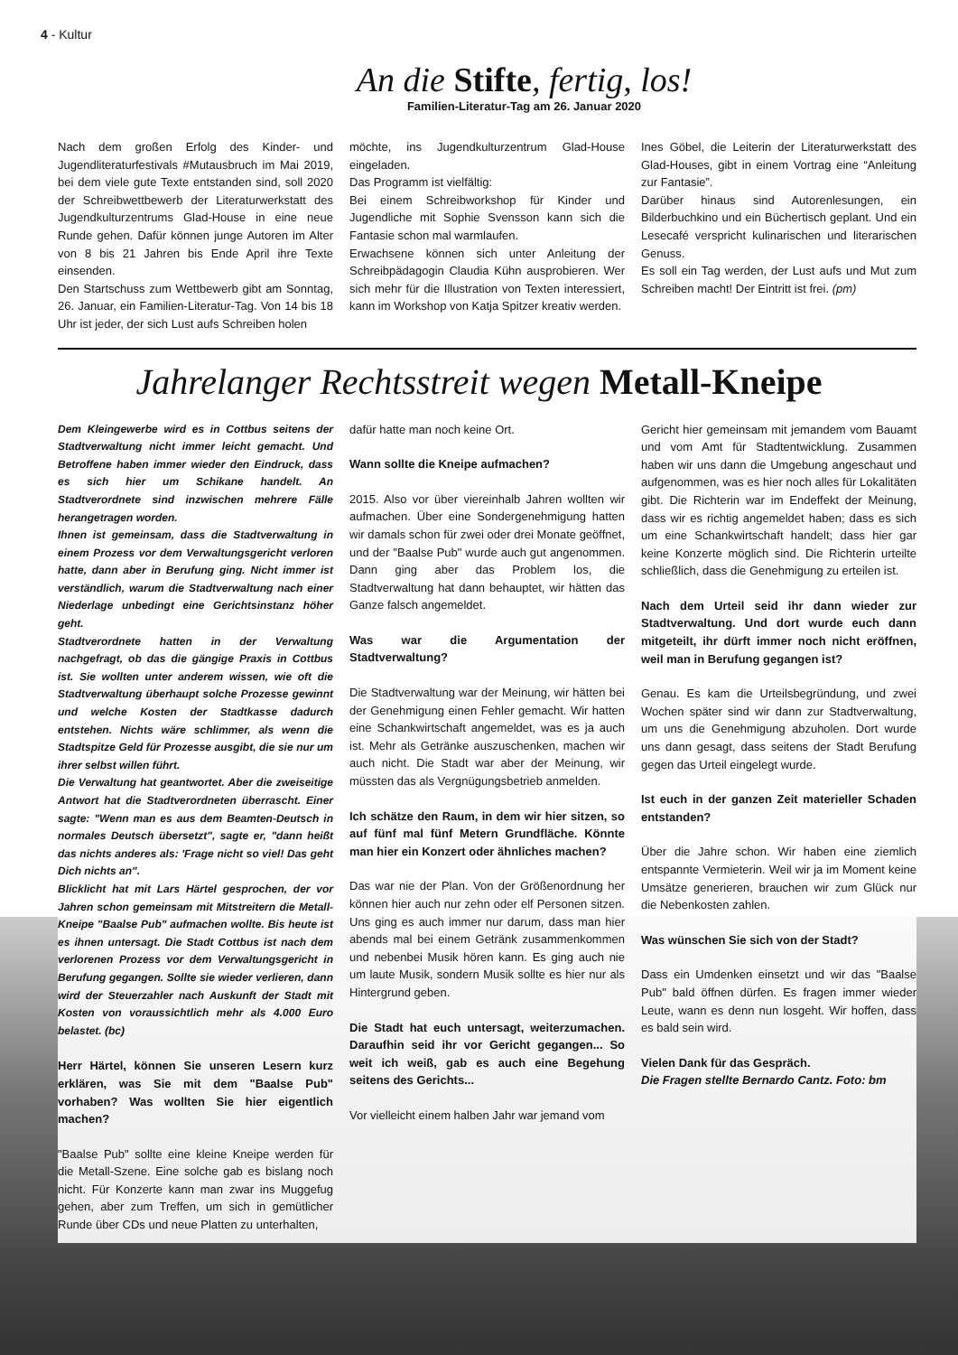4 - Kultur
An die Stifte, fertig, los!
Familien-Literatur-Tag am 26. Januar 2020
Nach dem großen Erfolg des Kinder- und Jugendliteraturfestivals #Mutausbruch im Mai 2019, bei dem viele gute Texte entstanden sind, soll 2020 der Schreibwettbewerb der Literaturwerkstatt des Jugendkulturzentrums Glad-House in eine neue Runde gehen. Dafür können junge Autoren im Alter von 8 bis 21 Jahren bis Ende April ihre Texte einsenden.
Den Startschuss zum Wettbewerb gibt am Sonntag, 26. Januar, ein Familien-Literatur-Tag. Von 14 bis 18 Uhr ist jeder, der sich Lust aufs Schreiben holen
möchte, ins Jugendkulturzentrum Glad-House eingeladen.
Das Programm ist vielfältig:
Bei einem Schreibworkshop für Kinder und Jugendliche mit Sophie Svensson kann sich die Fantasie schon mal warmlaufen.
Erwachsene können sich unter Anleitung der Schreibpädagogin Claudia Kühn ausprobieren. Wer sich mehr für die Illustration von Texten interessiert, kann im Workshop von Katja Spitzer kreativ werden.
Ines Göbel, die Leiterin der Literaturwerkstatt des Glad-Houses, gibt in einem Vortrag eine “Anleitung zur Fantasie”.
Darüber hinaus sind Autorenlesungen, ein Bilderbuchkino und ein Büchertisch geplant. Und ein Lesecafé verspricht kulinarischen und literarischen Genuss.
Es soll ein Tag werden, der Lust aufs und Mut zum Schreiben macht! Der Eintritt ist frei. (pm)
Jahrelanger Rechtsstreit wegen Metall-Kneipe
Dem Kleingewerbe wird es in Cottbus seitens der Stadtverwaltung nicht immer leicht gemacht. Und Betroffene haben immer wieder den Eindruck, dass es sich hier um Schikane handelt. An Stadtverordnete sind inzwischen mehrere Fälle herangetragen worden.
Ihnen ist gemeinsam, dass die Stadtverwaltung in einem Prozess vor dem Verwaltungsgericht verloren hatte, dann aber in Berufung ging. Nicht immer ist verständlich, warum die Stadtverwaltung nach einer Niederlage unbedingt eine Gerichtsinstanz höher geht.
Stadtverordnete hatten in der Verwaltung nachgefragt, ob das die gängige Praxis in Cottbus ist. Sie wollten unter anderem wissen, wie oft die Stadtverwaltung überhaupt solche Prozesse gewinnt und welche Kosten der Stadtkasse dadurch entstehen. Nichts wäre schlimmer, als wenn die Stadtspitze Geld für Prozesse ausgibt, die sie nur um ihrer selbst willen führt.
Die Verwaltung hat geantwortet. Aber die zweiseitige Antwort hat die Stadtverordneten überrascht. Einer sagte: "Wenn man es aus dem Beamten-Deutsch in normales Deutsch übersetzt", sagte er, "dann heißt das nichts anderes als: 'Frage nicht so viel! Das geht Dich nichts an".
Blicklicht hat mit Lars Härtel gesprochen, der vor Jahren schon gemeinsam mit Mitstreitern die Metall-Kneipe "Baalse Pub" aufmachen wollte. Bis heute ist es ihnen untersagt. Die Stadt Cottbus ist nach dem verlorenen Prozess vor dem Verwaltungsgericht in Berufung gegangen. Sollte sie wieder verlieren, dann wird der Steuerzahler nach Auskunft der Stadt mit Kosten von voraussichtlich mehr als 4.000 Euro belastet. (bc)
Herr Härtel, können Sie unseren Lesern kurz erklären, was Sie mit dem "Baalse Pub" vorhaben? Was wollten Sie hier eigentlich machen?
"Baalse Pub" sollte eine kleine Kneipe werden für die Metall-Szene. Eine solche gab es bislang noch nicht. Für Konzerte kann man zwar ins Muggefug gehen, aber zum Treffen, um sich in gemütlicher Runde über CDs und neue Platten zu unterhalten,
dafür hatte man noch keine Ort.
Wann sollte die Kneipe aufmachen?
2015. Also vor über viereinhalb Jahren wollten wir aufmachen. Über eine Sondergenehmigung hatten wir damals schon für zwei oder drei Monate geöffnet, und der "Baalse Pub" wurde auch gut angenommen. Dann ging aber das Problem los, die Stadtverwaltung hat dann behauptet, wir hätten das Ganze falsch angemeldet.
Was war die Argumentation der Stadtverwaltung?
Die Stadtverwaltung war der Meinung, wir hätten bei der Genehmigung einen Fehler gemacht. Wir hatten eine Schankwirtschaft angemeldet, was es ja auch ist. Mehr als Getränke auszuschenken, machen wir auch nicht. Die Stadt war aber der Meinung, wir müssten das als Vergnügungsbetrieb anmelden.
Ich schätze den Raum, in dem wir hier sitzen, so auf fünf mal fünf Metern Grundfläche. Könnte man hier ein Konzert oder ähnliches machen?
Das war nie der Plan. Von der Größenordnung her können hier auch nur zehn oder elf Personen sitzen. Uns ging es auch immer nur darum, dass man hier abends mal bei einem Getränk zusammenkommen und nebenbei Musik hören kann. Es ging auch nie um laute Musik, sondern Musik sollte es hier nur als Hintergrund geben.
Die Stadt hat euch untersagt, weiterzumachen. Daraufhin seid ihr vor Gericht gegangen... So weit ich weiß, gab es auch eine Begehung seitens des Gerichts...
Vor vielleicht einem halben Jahr war jemand vom
Gericht hier gemeinsam mit jemandem vom Bauamt und vom Amt für Stadtentwicklung. Zusammen haben wir uns dann die Umgebung angeschaut und aufgenommen, was es hier noch alles für Lokalitäten gibt. Die Richterin war im Endeffekt der Meinung, dass wir es richtig angemeldet haben; dass es sich um eine Schankwirtschaft handelt; dass hier gar keine Konzerte möglich sind. Die Richterin urteilte schließlich, dass die Genehmigung zu erteilen ist.
Nach dem Urteil seid ihr dann wieder zur Stadtverwaltung. Und dort wurde euch dann mitgeteilt, ihr dürft immer noch nicht eröffnen, weil man in Berufung gegangen ist?
Genau. Es kam die Urteilsbegründung, und zwei Wochen später sind wir dann zur Stadtverwaltung, um uns die Genehmigung abzuholen. Dort wurde uns dann gesagt, dass seitens der Stadt Berufung gegen das Urteil eingelegt wurde.
Ist euch in der ganzen Zeit materieller Schaden entstanden?
Über die Jahre schon. Wir haben eine ziemlich entspannte Vermieterin. Weil wir ja im Moment keine Umsätze generieren, brauchen wir zum Glück nur die Nebenkosten zahlen.
Was wünschen Sie sich von der Stadt?
Dass ein Umdenken einsetzt und wir das "Baalse Pub" bald öffnen dürfen. Es fragen immer wieder Leute, wann es denn nun losgeht. Wir hoffen, dass es bald sein wird.
Vielen Dank für das Gespräch.
Die Fragen stellte Bernardo Cantz. Foto: bm